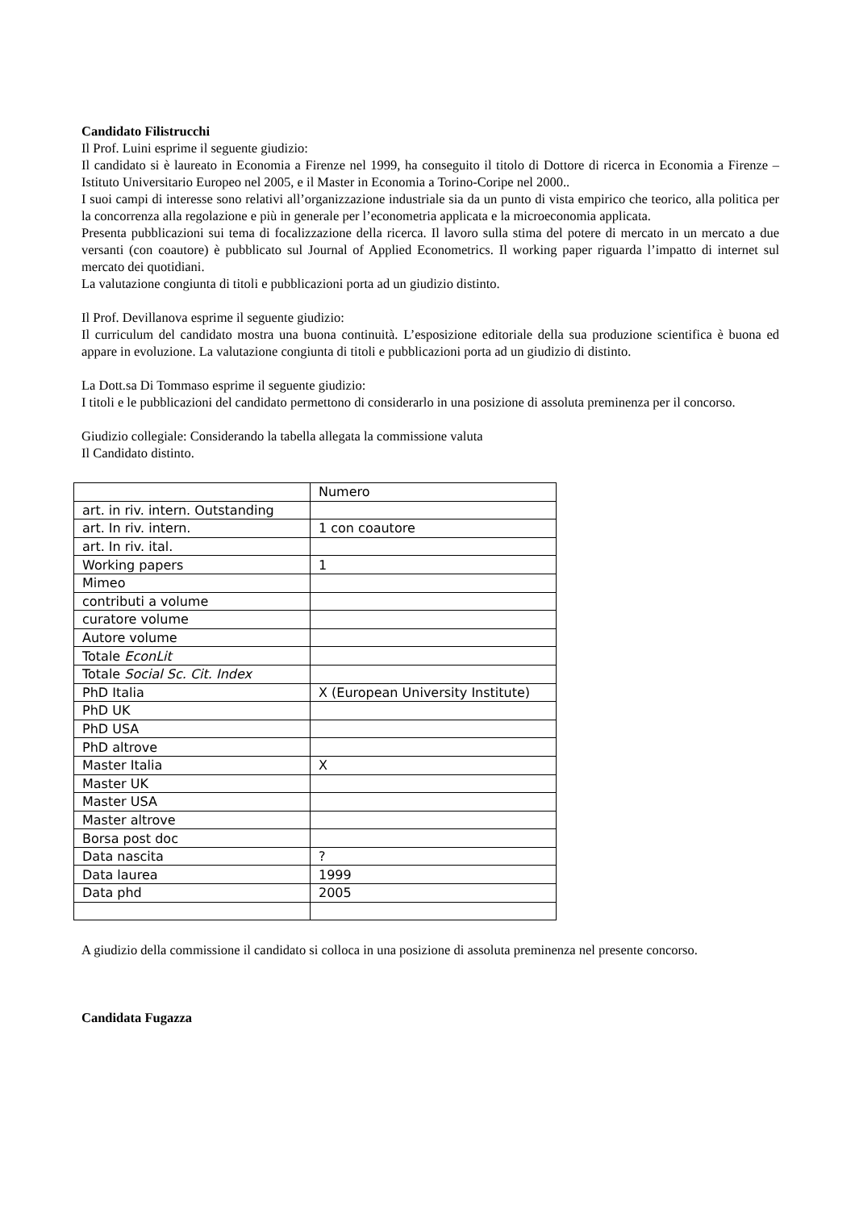Candidato Filistrucchi
Il Prof. Luini esprime il seguente giudizio:
Il candidato si è laureato in Economia a Firenze nel 1999, ha conseguito il titolo di Dottore di ricerca in Economia a Firenze – Istituto Universitario Europeo nel 2005, e il Master in Economia a Torino-Coripe nel 2000..
I suoi campi di interesse sono relativi all’organizzazione industriale sia da un punto di vista empirico che teorico, alla politica per la concorrenza alla regolazione e più in generale per l’econometria applicata e la microeconomia applicata.
Presenta pubblicazioni sui tema di focalizzazione della ricerca. Il lavoro sulla stima del potere di mercato in un mercato a due versanti (con coautore) è pubblicato sul Journal of Applied Econometrics. Il working paper riguarda l’impatto di internet sul mercato dei quotidiani.
La valutazione congiunta di titoli e pubblicazioni porta ad un giudizio distinto.
Il Prof. Devillanova esprime il seguente giudizio:
Il curriculum del candidato mostra una buona continuità. L’esposizione editoriale della sua produzione scientifica è buona ed appare in evoluzione. La valutazione congiunta di titoli e pubblicazioni porta ad un giudizio di distinto.
La Dott.sa Di Tommaso esprime il seguente giudizio:
I titoli e le pubblicazioni del candidato permettono di considerarlo in una posizione di assoluta preminenza per il concorso.
Giudizio collegiale: Considerando la tabella allegata la commissione valuta
Il Candidato distinto.
| | Numero |
| art. in riv. intern. Outstanding | |
| art. In riv. intern. | 1 con coautore |
| art. In riv. ital. | |
| Working papers | 1 |
| Mimeo | |
| contributi a volume | |
| curatore volume | |
| Autore volume | |
| Totale EconLit | |
| Totale Social Sc. Cit. Index | |
| PhD Italia | X (European University Institute) |
| PhD UK | |
| PhD USA | |
| PhD altrove | |
| Master Italia | X |
| Master UK | |
| Master USA | |
| Master altrove | |
| Borsa post doc | |
| Data nascita | ? |
| Data laurea | 1999 |
| Data phd | 2005 |
A giudizio della commissione il candidato si colloca in una posizione di assoluta preminenza nel presente concorso.
Candidata Fugazza